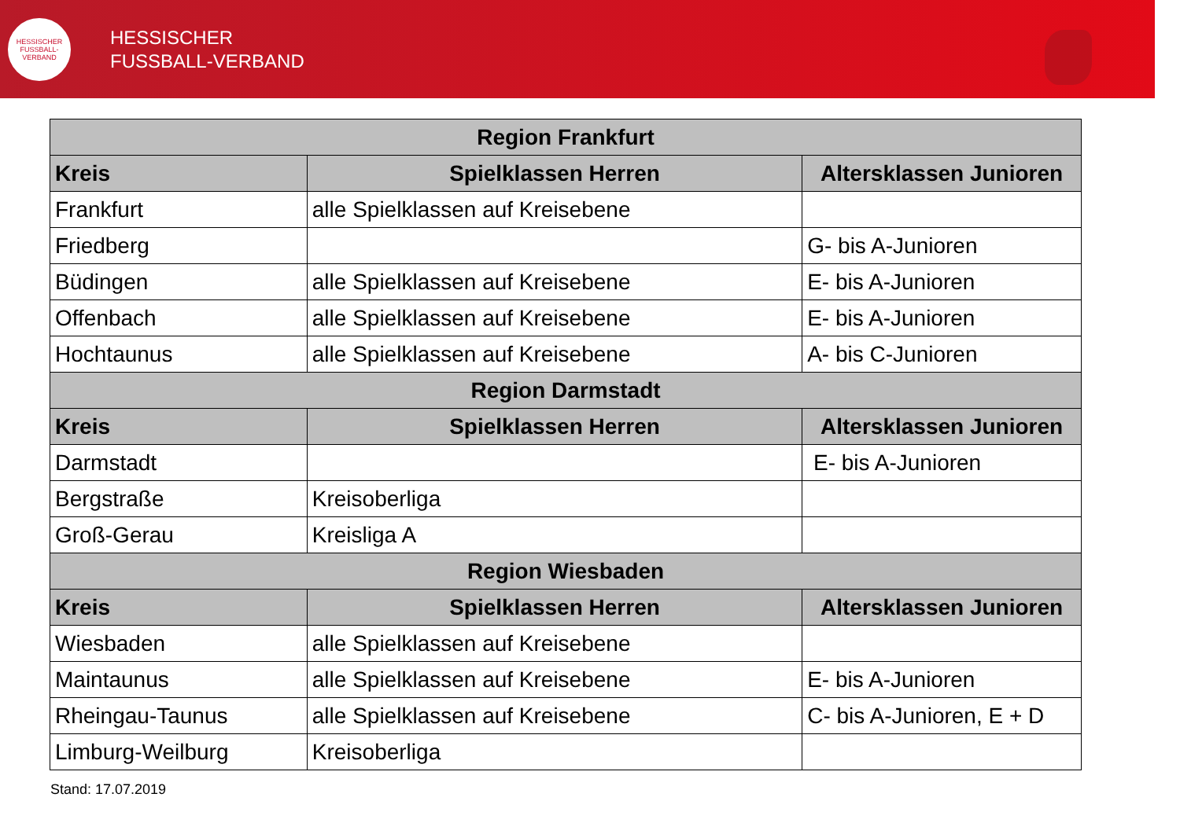HESSISCHER FUSSBALL-VERBAND
HESSISCHER
FUSSBALL-VERBAND
| Region Frankfurt | | |
| --- | --- | --- |
| Kreis | Spielklassen Herren | Altersklassen Junioren |
| Frankfurt | alle Spielklassen auf Kreisebene | |
| Friedberg | | G- bis A-Junioren |
| Büdingen | alle Spielklassen auf Kreisebene | E- bis A-Junioren |
| Offenbach | alle Spielklassen auf Kreisebene | E- bis A-Junioren |
| Hochtaunus | alle Spielklassen auf Kreisebene | A- bis C-Junioren |
| Region Darmstadt | | |
| Kreis | Spielklassen Herren | Altersklassen Junioren |
| Darmstadt | | E- bis A-Junioren |
| Bergstraße | Kreisoberliga | |
| Groß-Gerau | Kreisliga A | |
| Region Wiesbaden | | |
| Kreis | Spielklassen Herren | Altersklassen Junioren |
| Wiesbaden | alle Spielklassen auf Kreisebene | |
| Maintaunus | alle Spielklassen auf Kreisebene | E- bis A-Junioren |
| Rheingau-Taunus | alle Spielklassen auf Kreisebene | C- bis A-Junioren, E + D |
| Limburg-Weilburg | Kreisoberliga | |
Stand: 17.07.2019